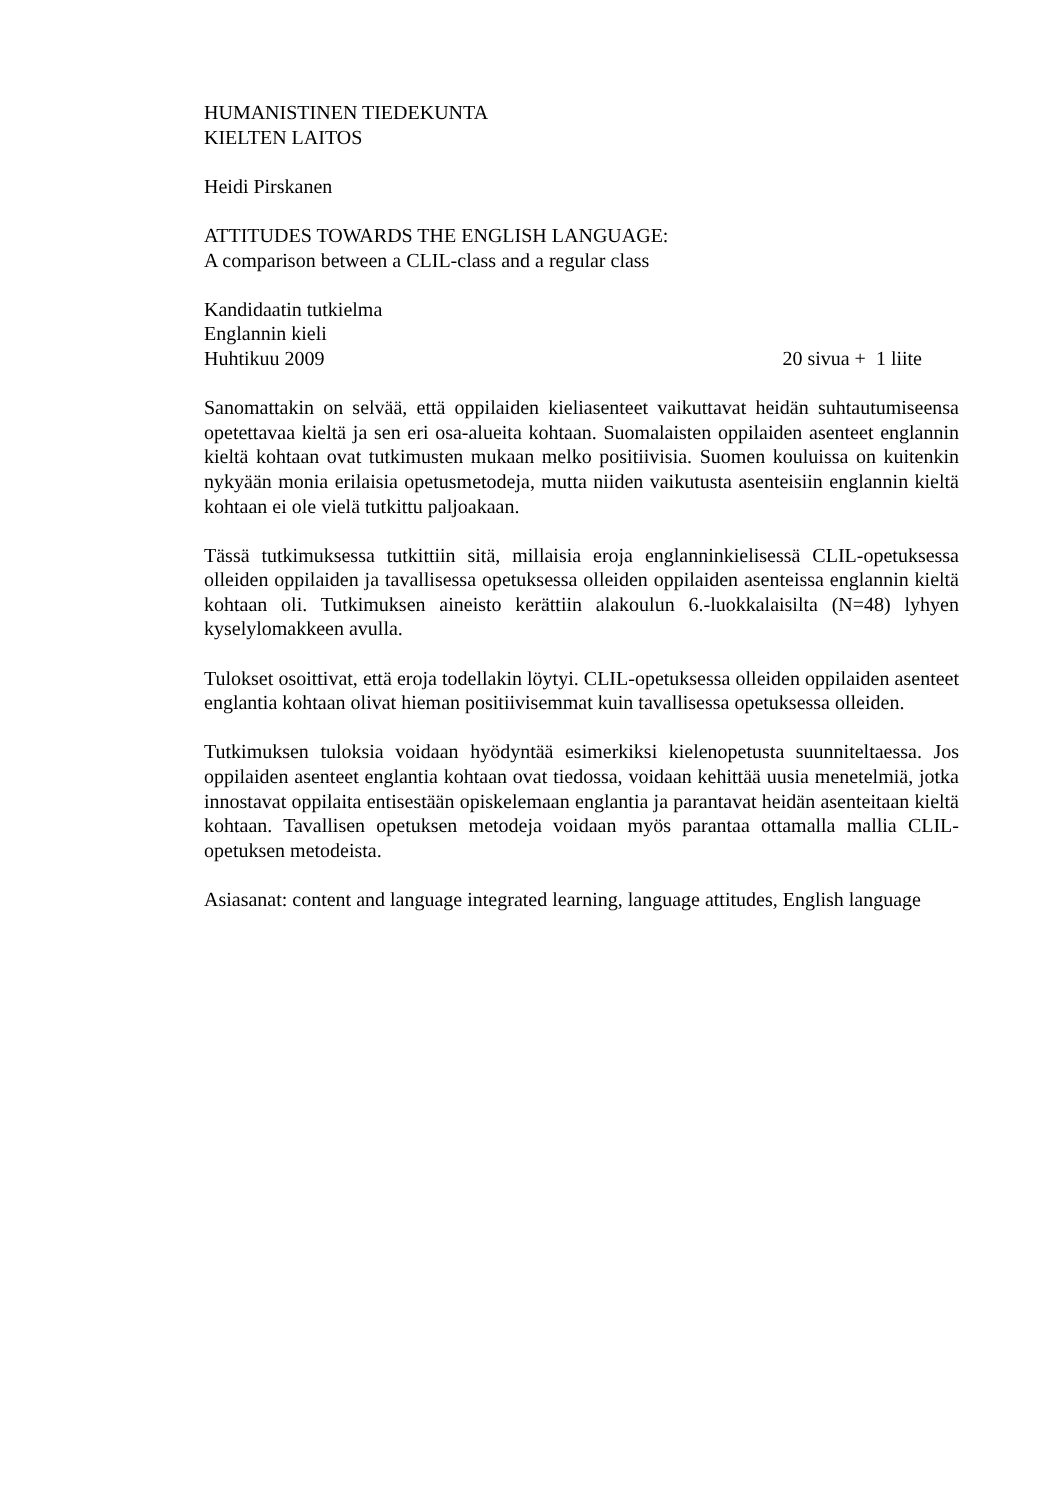HUMANISTINEN TIEDEKUNTA
KIELTEN LAITOS
Heidi Pirskanen
ATTITUDES TOWARDS THE ENGLISH LANGUAGE:
A comparison between a CLIL-class and a regular class
Kandidaatin tutkielma
Englannin kieli
Huhtikuu 2009 20 sivua + 1 liite
Sanomattakin on selvää, että oppilaiden kieliasenteet vaikuttavat heidän suhtautumiseensa opetettavaa kieltä ja sen eri osa-alueita kohtaan. Suomalaisten oppilaiden asenteet englannin kieltä kohtaan ovat tutkimusten mukaan melko positiivisia. Suomen kouluissa on kuitenkin nykyään monia erilaisia opetusmetodeja, mutta niiden vaikutusta asenteisiin englannin kieltä kohtaan ei ole vielä tutkittu paljoakaan.
Tässä tutkimuksessa tutkittiin sitä, millaisia eroja englanninkielisessä CLIL-opetuksessa olleiden oppilaiden ja tavallisessa opetuksessa olleiden oppilaiden asenteissa englannin kieltä kohtaan oli. Tutkimuksen aineisto kerättiin alakoulun 6.-luokkalaisilta (N=48) lyhyen kyselylomakkeen avulla.
Tulokset osoittivat, että eroja todellakin löytyi. CLIL-opetuksessa olleiden oppilaiden asenteet englantia kohtaan olivat hieman positiivisemmat kuin tavallisessa opetuksessa olleiden.
Tutkimuksen tuloksia voidaan hyödyntää esimerkiksi kielenopetusta suunniteltaessa. Jos oppilaiden asenteet englantia kohtaan ovat tiedossa, voidaan kehittää uusia menetelmiä, jotka innostavat oppilaita entisestään opiskelemaan englantia ja parantavat heidän asenteitaan kieltä kohtaan. Tavallisen opetuksen metodeja voidaan myös parantaa ottamalla mallia CLIL-opetuksen metodeista.
Asiasanat: content and language integrated learning, language attitudes, English language